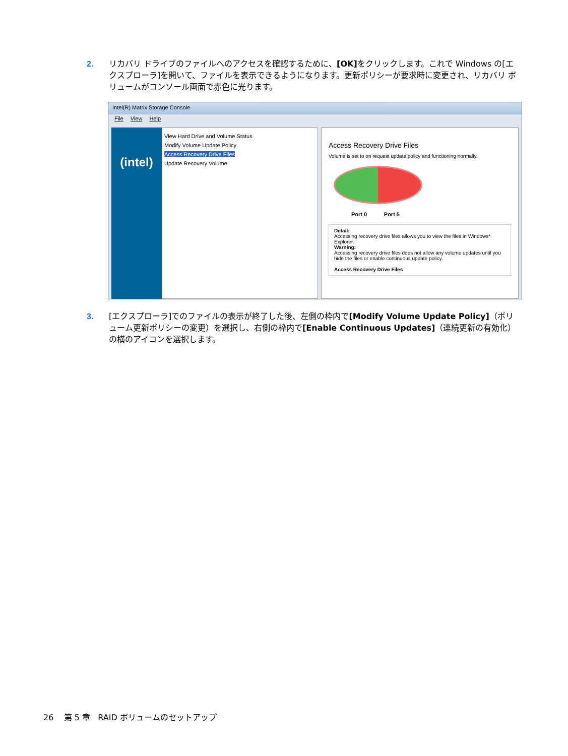2. リカバリ ドライブのファイルへのアクセスを確認するために、[OK] をクリックします。これで Windows の[エクスプローラ]を開いて、ファイルを表示できるようになります。更新ポリシーが要求時に変更され、リカバリ ボリュームがコンソール画面で赤色に光ります。
Intel(R) Matrix Storage Console
File View Help
(intel)
View Hard Drive and Volume Status
Modify Volume Update Policy
Access Recovery Drive Files
Update Recovery Volume
Access Recovery Drive Files
Volume is set to on request update policy and functioning normally.
Port 0 Port 5
Detail:
Accessing recovery drive files allows you to view the files in Windows* Explorer.
Warning:
Accessing recovery drive files does not allow any volume updates until you hide the files or enable continuous update policy.
Access Recovery Drive Files
3. [エクスプローラ]でのファイルの表示が終了した後、左側の枠内で[Modify Volume Update Policy]（ボリューム更新ポリシーの変更）を選択し、右側の枠内で[Enable Continuous Updates]（連続更新の有効化）の横のアイコンを選択します。
26 第 5 章 RAID ボリュームのセットアップ